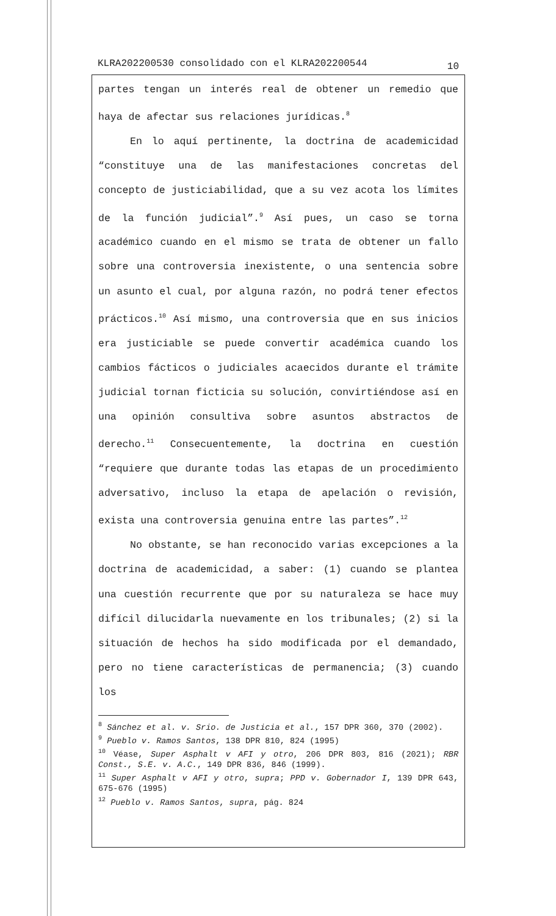KLRA202200530 consolidado con el KLRA202200544 10
partes tengan un interés real de obtener un remedio que haya de afectar sus relaciones jurídicas.<sup>8</sup>
En lo aquí pertinente, la doctrina de academicidad “constituye una de las manifestaciones concretas del concepto de justiciabilidad, que a su vez acota los límites de la función judicial”.<sup>9</sup> Así pues, un caso se torna académico cuando en el mismo se trata de obtener un fallo sobre una controversia inexistente, o una sentencia sobre un asunto el cual, por alguna razón, no podrá tener efectos prácticos.<sup>10</sup> Así mismo, una controversia que en sus inicios era justiciable se puede convertir académica cuando los cambios fácticos o judiciales acaecidos durante el trámite judicial tornan ficticia su solución, convirtiéndose así en una opinión consultiva sobre asuntos abstractos de derecho.<sup>11</sup> Consecuentemente, la doctrina en cuestión “requiere que durante todas las etapas de un procedimiento adversativo, incluso la etapa de apelación o revisión, exista una controversia genuina entre las partes”.<sup>12</sup>
No obstante, se han reconocido varias excepciones a la doctrina de academicidad, a saber: (1) cuando se plantea una cuestión recurrente que por su naturaleza se hace muy difícil dilucidarla nuevamente en los tribunales; (2) si la situación de hechos ha sido modificada por el demandado, pero no tiene características de permanencia; (3) cuando los
<sup>8</sup> Sánchez et al. v. Srio. de Justicia et al., 157 DPR 360, 370 (2002).
<sup>9</sup> Pueblo v. Ramos Santos, 138 DPR 810, 824 (1995)
<sup>10</sup> Véase, Super Asphalt v AFI y otro, 206 DPR 803, 816 (2021); RBR Const., S.E. v. A.C., 149 DPR 836, 846 (1999).
<sup>11</sup> Super Asphalt v AFI y otro, supra; PPD v. Gobernador I, 139 DPR 643, 675-676 (1995)
<sup>12</sup> Pueblo v. Ramos Santos, supra, pág. 824